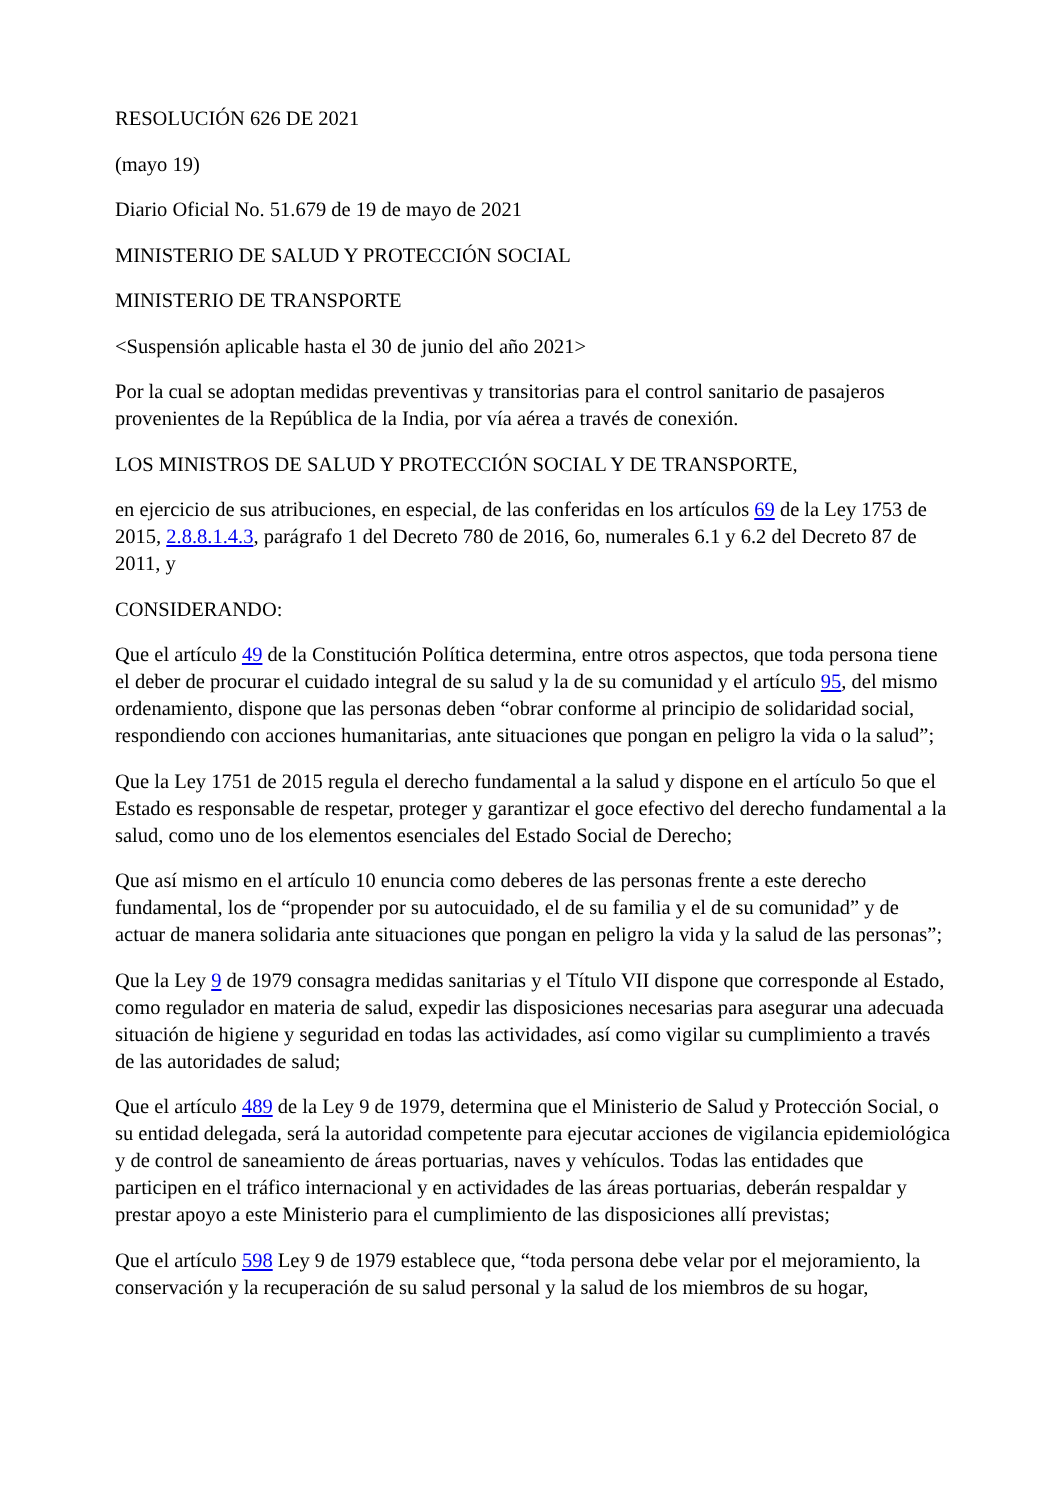RESOLUCIÓN 626 DE 2021
(mayo 19)
Diario Oficial No. 51.679 de 19 de mayo de 2021
MINISTERIO DE SALUD Y PROTECCIÓN SOCIAL
MINISTERIO DE TRANSPORTE
<Suspensión aplicable hasta el 30 de junio del año 2021>
Por la cual se adoptan medidas preventivas y transitorias para el control sanitario de pasajeros provenientes de la República de la India, por vía aérea a través de conexión.
LOS MINISTROS DE SALUD Y PROTECCIÓN SOCIAL Y DE TRANSPORTE,
en ejercicio de sus atribuciones, en especial, de las conferidas en los artículos 69 de la Ley 1753 de 2015, 2.8.8.1.4.3, parágrafo 1 del Decreto 780 de 2016, 6o, numerales 6.1 y 6.2 del Decreto 87 de 2011, y
CONSIDERANDO:
Que el artículo 49 de la Constitución Política determina, entre otros aspectos, que toda persona tiene el deber de procurar el cuidado integral de su salud y la de su comunidad y el artículo 95, del mismo ordenamiento, dispone que las personas deben “obrar conforme al principio de solidaridad social, respondiendo con acciones humanitarias, ante situaciones que pongan en peligro la vida o la salud”;
Que la Ley 1751 de 2015 regula el derecho fundamental a la salud y dispone en el artículo 5o que el Estado es responsable de respetar, proteger y garantizar el goce efectivo del derecho fundamental a la salud, como uno de los elementos esenciales del Estado Social de Derecho;
Que así mismo en el artículo 10 enuncia como deberes de las personas frente a este derecho fundamental, los de “propender por su autocuidado, el de su familia y el de su comunidad” y de actuar de manera solidaria ante situaciones que pongan en peligro la vida y la salud de las personas”;
Que la Ley 9 de 1979 consagra medidas sanitarias y el Título VII dispone que corresponde al Estado, como regulador en materia de salud, expedir las disposiciones necesarias para asegurar una adecuada situación de higiene y seguridad en todas las actividades, así como vigilar su cumplimiento a través de las autoridades de salud;
Que el artículo 489 de la Ley 9 de 1979, determina que el Ministerio de Salud y Protección Social, o su entidad delegada, será la autoridad competente para ejecutar acciones de vigilancia epidemiológica y de control de saneamiento de áreas portuarias, naves y vehículos. Todas las entidades que participen en el tráfico internacional y en actividades de las áreas portuarias, deberán respaldar y prestar apoyo a este Ministerio para el cumplimiento de las disposiciones allí previstas;
Que el artículo 598 Ley 9 de 1979 establece que, “toda persona debe velar por el mejoramiento, la conservación y la recuperación de su salud personal y la salud de los miembros de su hogar,